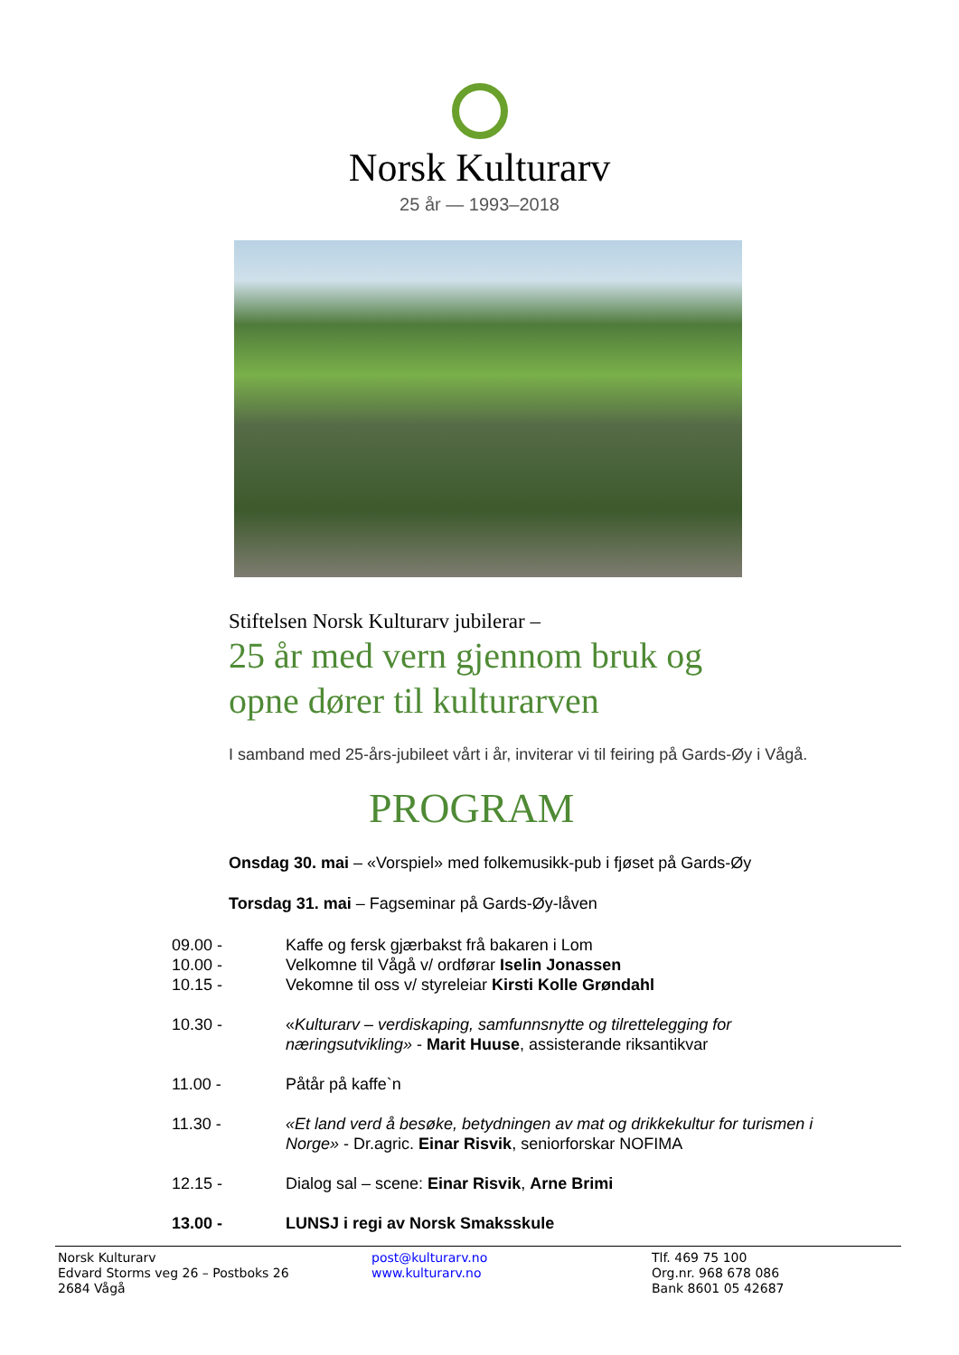Norsk Kulturarv
25 år — 1993–2018
Stiftelsen Norsk Kulturarv jubilerar –
25 år med vern gjennom bruk og
opne dører til kulturarven
I samband med 25-års-jubileet vårt i år, inviterar vi til feiring på Gards-Øy i Vågå.
PROGRAM
Onsdag 30. mai – «Vorspiel» med folkemusikk-pub i fjøset på Gards-Øy
Torsdag 31. mai – Fagseminar på Gards-Øy-låven
| 09.00 - | Kaffe og fersk gjærbakst frå bakaren i Lom |
| 10.00 - | Velkomne til Vågå v/ ordførar Iselin Jonassen |
| 10.15 - | Vekomne til oss v/ styreleiar Kirsti Kolle Grøndahl |
| 10.30 - | « Kulturarv – verdiskaping, samfunnsnytte og tilrettelegging for næringsutvikling» - Marit Huuse , assisterande riksantikvar |
| 11.00 - | Påtår på kaffe`n |
| 11.30 - | «Et land verd å besøke, betydningen av mat og drikkekultur for turismen i Norge» - Dr.agric. Einar Risvik , seniorforskar NOFIMA |
| 12.15 - | Dialog sal – scene: Einar Risvik , Arne Brimi |
| 13.00 - | LUNSJ i regi av Norsk Smaksskule |
Norsk Kulturarv
Edvard Storms veg 26 – Postboks 26
2684 Vågå
post@kulturarv.no
www.kulturarv.no
Tlf. 469 75 100
Org.nr. 968 678 086
Bank 8601 05 42687